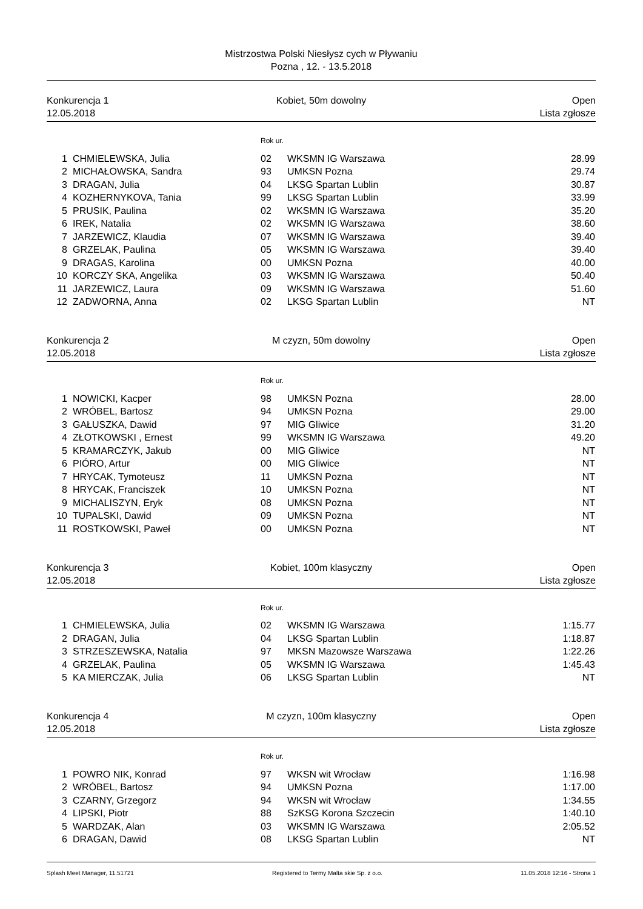Mistrzostwa Polski Niesłysz cych w Pływaniu
Pozna , 12. - 13.5.2018
Konkurencja 1
12.05.2018
Kobiet, 50m dowolny Open
Lista zgłosze
Rok ur.
| 1 | CHMIELEWSKA, Julia | 02 | WKSMN IG Warszawa | 28.99 |
| 2 | MICHAŁOWSKA, Sandra | 93 | UMKSN Pozna | 29.74 |
| 3 | DRAGAN, Julia | 04 | LKSG Spartan Lublin | 30.87 |
| 4 | KOZHERNYKOVA, Tania | 99 | LKSG Spartan Lublin | 33.99 |
| 5 | PRUSIK, Paulina | 02 | WKSMN IG Warszawa | 35.20 |
| 6 | IREK, Natalia | 02 | WKSMN IG Warszawa | 38.60 |
| 7 | JARZEWICZ, Klaudia | 07 | WKSMN IG Warszawa | 39.40 |
| 8 | GRZELAK, Paulina | 05 | WKSMN IG Warszawa | 39.40 |
| 9 | DRAGAS, Karolina | 00 | UMKSN Pozna | 40.00 |
| 10 | KORCZY SKA, Angelika | 03 | WKSMN IG Warszawa | 50.40 |
| 11 | JARZEWICZ, Laura | 09 | WKSMN IG Warszawa | 51.60 |
| 12 | ZADWORNA, Anna | 02 | LKSG Spartan Lublin | NT |
Konkurencja 2
12.05.2018
M czyzn, 50m dowolny Open
Lista zgłosze
Rok ur.
| 1 | NOWICKI, Kacper | 98 | UMKSN Pozna | 28.00 |
| 2 | WRÓBEL, Bartosz | 94 | UMKSN Pozna | 29.00 |
| 3 | GAŁUSZKA, Dawid | 97 | MIG Gliwice | 31.20 |
| 4 | ZŁOTKOWSKI , Ernest | 99 | WKSMN IG Warszawa | 49.20 |
| 5 | KRAMARCZYK, Jakub | 00 | MIG Gliwice | NT |
| 6 | PIÓRO, Artur | 00 | MIG Gliwice | NT |
| 7 | HRYCAK, Tymoteusz | 11 | UMKSN Pozna | NT |
| 8 | HRYCAK, Franciszek | 10 | UMKSN Pozna | NT |
| 9 | MICHALISZYN, Eryk | 08 | UMKSN Pozna | NT |
| 10 | TUPALSKI, Dawid | 09 | UMKSN Pozna | NT |
| 11 | ROSTKOWSKI, Paweł | 00 | UMKSN Pozna | NT |
Konkurencja 3
12.05.2018
Kobiet, 100m klasyczny Open
Lista zgłosze
Rok ur.
| 1 | CHMIELEWSKA, Julia | 02 | WKSMN IG Warszawa | 1:15.77 |
| 2 | DRAGAN, Julia | 04 | LKSG Spartan Lublin | 1:18.87 |
| 3 | STRZESZEWSKA, Natalia | 97 | MKSN Mazowsze Warszawa | 1:22.26 |
| 4 | GRZELAK, Paulina | 05 | WKSMN IG Warszawa | 1:45.43 |
| 5 | KA MIERCZAK, Julia | 06 | LKSG Spartan Lublin | NT |
Konkurencja 4
12.05.2018
M czyzn, 100m klasyczny Open
Lista zgłosze
Rok ur.
| 1 | POWRO NIK, Konrad | 97 | WKSN wit Wrocław | 1:16.98 |
| 2 | WRÓBEL, Bartosz | 94 | UMKSN Pozna | 1:17.00 |
| 3 | CZARNY, Grzegorz | 94 | WKSN wit Wrocław | 1:34.55 |
| 4 | LIPSKI, Piotr | 88 | SzKSG Korona Szczecin | 1:40.10 |
| 5 | WARDZAK, Alan | 03 | WKSMN IG Warszawa | 2:05.52 |
| 6 | DRAGAN, Dawid | 08 | LKSG Spartan Lublin | NT |
Splash Meet Manager, 11.51721 Registered to Termy Malta skie Sp. z o.o. 11.05.2018 12:16 - Strona 1